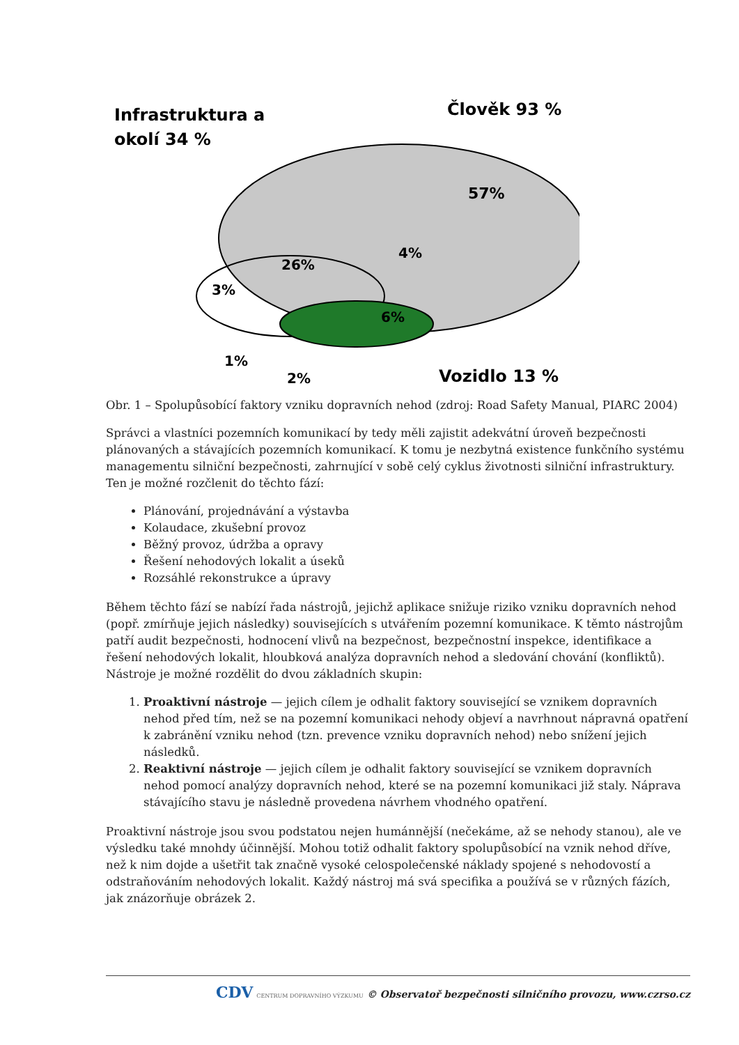Člověk 93 %
Infrastruktura a
okolí 34 %
57%
26%
4%
3%
6%
1%
2%
Vozidlo 13 %
Obr. 1 – Spolupůsobící faktory vzniku dopravních nehod (zdroj: Road Safety Manual, PIARC 2004)
Správci a vlastníci pozemních komunikací by tedy měli zajistit adekvátní úroveň bezpečnosti plánovaných a stávajících pozemních komunikací. K tomu je nezbytná existence funkčního systému managementu silniční bezpečnosti, zahrnující v sobě celý cyklus životnosti silniční infrastruktury. Ten je možné rozčlenit do těchto fází:
Plánování, projednávání a výstavba
Kolaudace, zkušební provoz
Běžný provoz, údržba a opravy
Řešení nehodových lokalit a úseků
Rozsáhlé rekonstrukce a úpravy
Během těchto fází se nabízí řada nástrojů, jejichž aplikace snižuje riziko vzniku dopravních nehod (popř. zmírňuje jejich následky) souvisejících s utvářením pozemní komunikace. K těmto nástrojům patří audit bezpečnosti, hodnocení vlivů na bezpečnost, bezpečnostní inspekce, identifikace a řešení nehodových lokalit, hloubková analýza dopravních nehod a sledování chování (konfliktů). Nástroje je možné rozdělit do dvou základních skupin:
1. Proaktivní nástroje — jejich cílem je odhalit faktory související se vznikem dopravních nehod před tím, než se na pozemní komunikaci nehody objeví a navrhnout nápravná opatření k zabránění vzniku nehod (tzn. prevence vzniku dopravních nehod) nebo snížení jejich následků.
2. Reaktivní nástroje — jejich cílem je odhalit faktory související se vznikem dopravních nehod pomocí analýzy dopravních nehod, které se na pozemní komunikaci již staly. Náprava stávajícího stavu je následně provedena návrhem vhodného opatření.
Proaktivní nástroje jsou svou podstatou nejen humánnější (nečekáme, až se nehody stanou), ale ve výsledku také mnohdy účinnější. Mohou totiž odhalit faktory spolupůsobící na vznik nehod dříve, než k nim dojde a ušetřit tak značně vysoké celospolečenské náklady spojené s nehodovostí a odstraňováním nehodových lokalit. Každý nástroj má svá specifika a používá se v různých fázích, jak znázorňuje obrázek 2.
CDV CENTRUM DOPRAVNÍHO VÝZKUMU © Observatoř bezpečnosti silničního provozu, www.czrso.cz